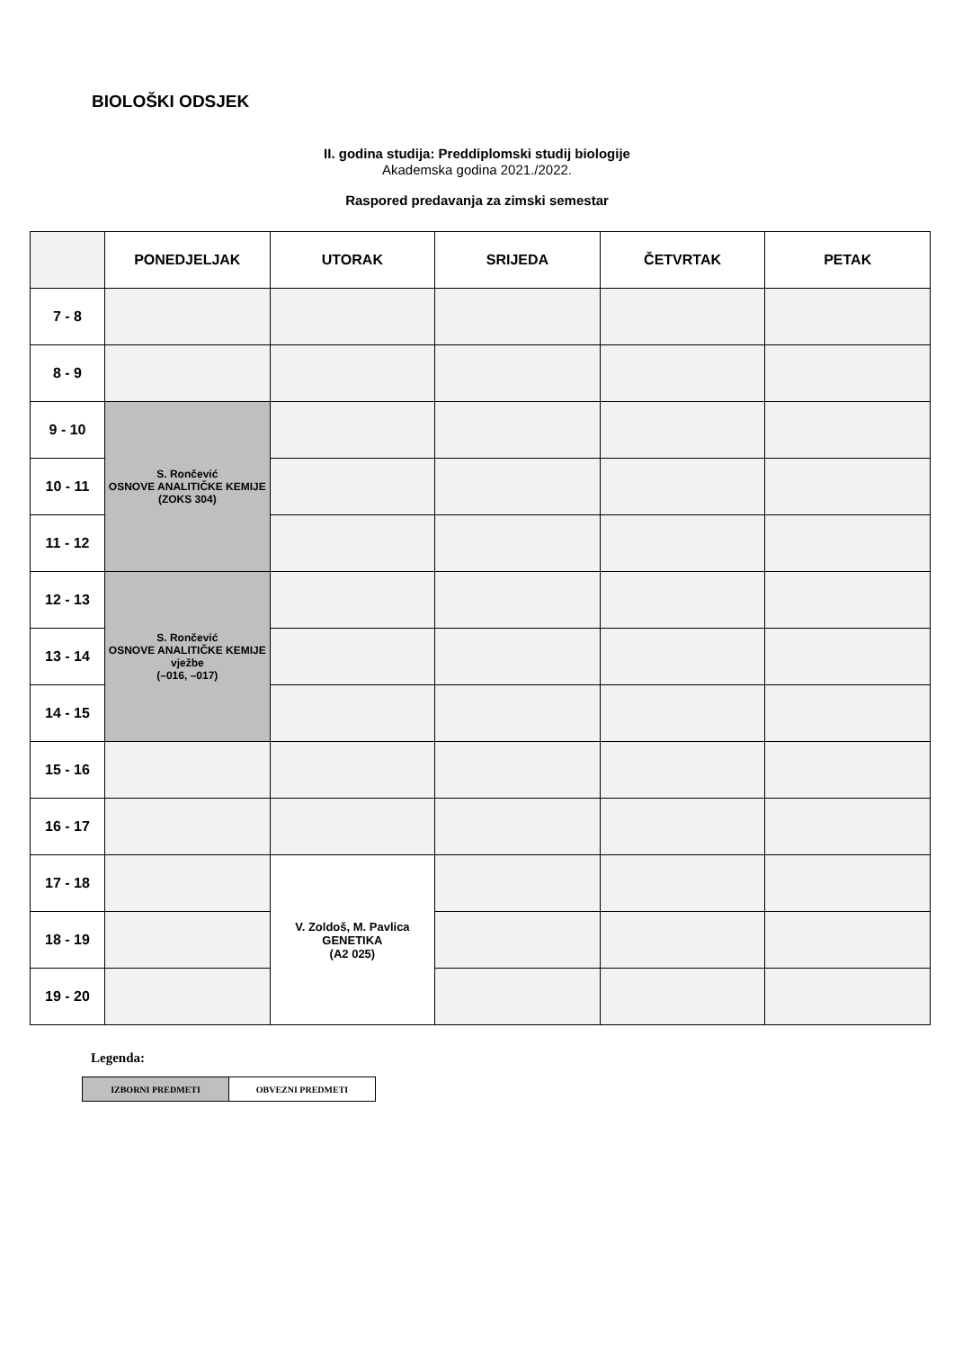BIOLOŠKI ODSJEK
II. godina studija: Preddiplomski studij biologije
Akademska godina 2021./2022.
Raspored predavanja za zimski semestar
| | PONEDJELJAK | UTORAK | SRIJEDA | ČETVRTAK | PETAK |
| --- | --- | --- | --- | --- | --- |
| 7 - 8 | | | | | |
| 8 - 9 | | | | | |
| 9 - 10 | S. Rončević OSNOVE ANALITIČKE KEMIJE (ZOKS 304) | | | | |
| 10 - 11 | | | | | |
| 11 - 12 | | | | | |
| 12 - 13 | S. Rončević OSNOVE ANALITIČKE KEMIJE vježbe (–016, –017) | | | | |
| 13 - 14 | | | | | |
| 14 - 15 | | | | | |
| 15 - 16 | | | | | |
| 16 - 17 | | | | | |
| 17 - 18 | | V. Zoldoš, M. Pavlica GENETIKA (A2 025) | | | |
| 18 - 19 | | | | | |
| 19 - 20 | | | | | |
Legenda:
| IZBORNI PREDMETI | OBVEZNI PREDMETI |